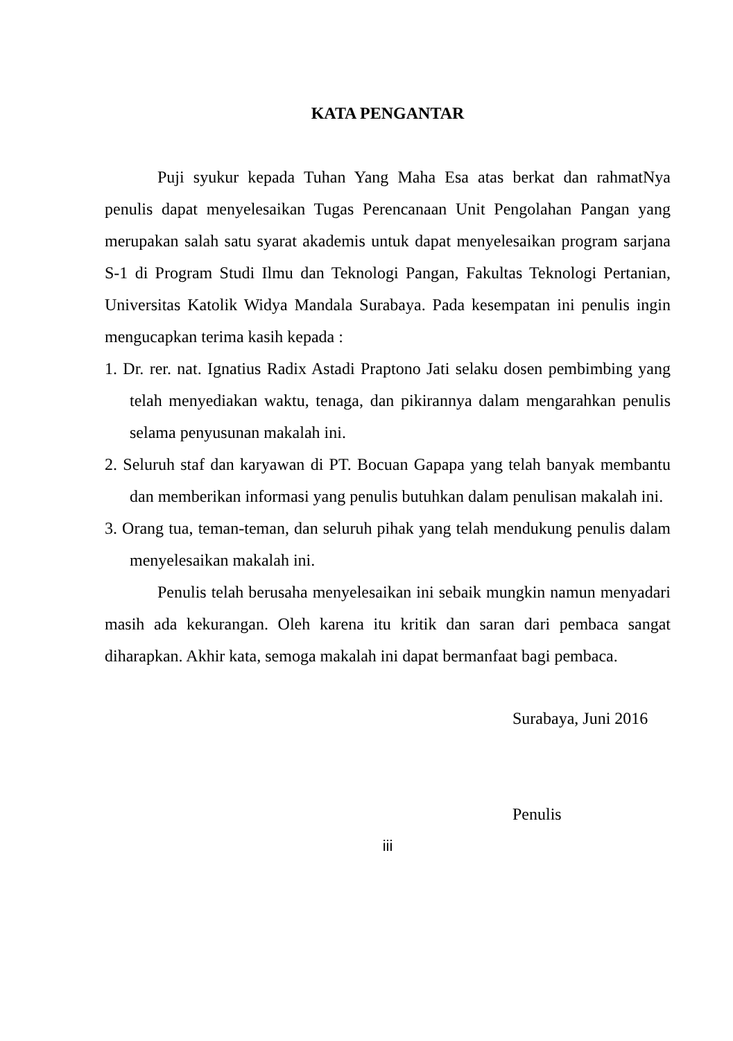KATA PENGANTAR
Puji syukur kepada Tuhan Yang Maha Esa atas berkat dan rahmatNya penulis dapat menyelesaikan Tugas Perencanaan Unit Pengolahan Pangan yang merupakan salah satu syarat akademis untuk dapat menyelesaikan program sarjana S-1 di Program Studi Ilmu dan Teknologi Pangan, Fakultas Teknologi Pertanian, Universitas Katolik Widya Mandala Surabaya. Pada kesempatan ini penulis ingin mengucapkan terima kasih kepada :
1. Dr. rer. nat. Ignatius Radix Astadi Praptono Jati selaku dosen pembimbing yang telah menyediakan waktu, tenaga, dan pikirannya dalam mengarahkan penulis selama penyusunan makalah ini.
2. Seluruh staf dan karyawan di PT. Bocuan Gapapa yang telah banyak membantu dan memberikan informasi yang penulis butuhkan dalam penulisan makalah ini.
3. Orang tua, teman-teman, dan seluruh pihak yang telah mendukung penulis dalam menyelesaikan makalah ini.
Penulis telah berusaha menyelesaikan ini sebaik mungkin namun menyadari masih ada kekurangan. Oleh karena itu kritik dan saran dari pembaca sangat diharapkan. Akhir kata, semoga makalah ini dapat bermanfaat bagi pembaca.
Surabaya, Juni 2016
Penulis
iii